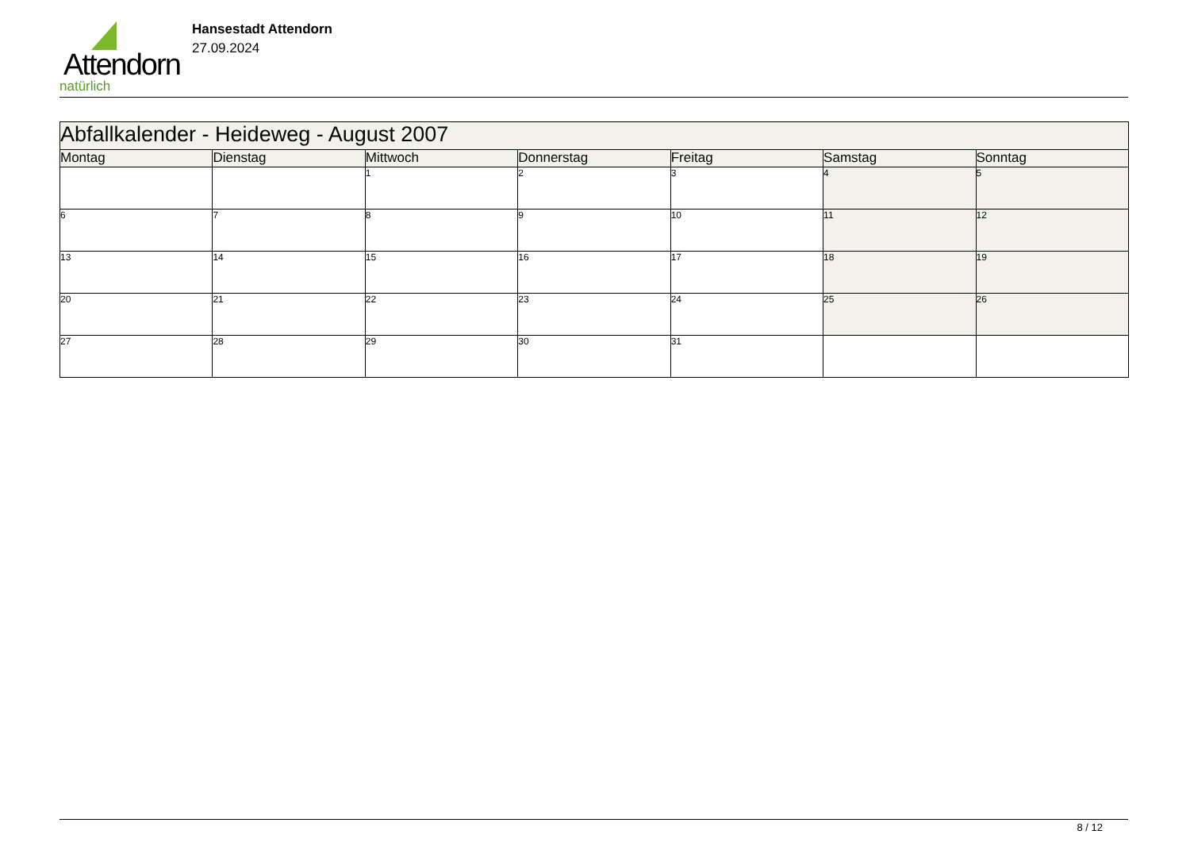Attendorn
natürlich
Hansestadt Attendorn
27.09.2024
| Abfallkalender - Heideweg - August 2007 | | | | | | |
| --- | --- | --- | --- | --- | --- | --- |
| Montag | Dienstag | Mittwoch | Donnerstag | Freitag | Samstag | Sonntag |
| | | 1 | 2 | 3 | 4 | 5 |
| 6 | 7 | 8 | 9 | 10 | 11 | 12 |
| 13 | 14 | 15 | 16 | 17 | 18 | 19 |
| 20 | 21 | 22 | 23 | 24 | 25 | 26 |
| 27 | 28 | 29 | 30 | 31 | | |
8 / 12